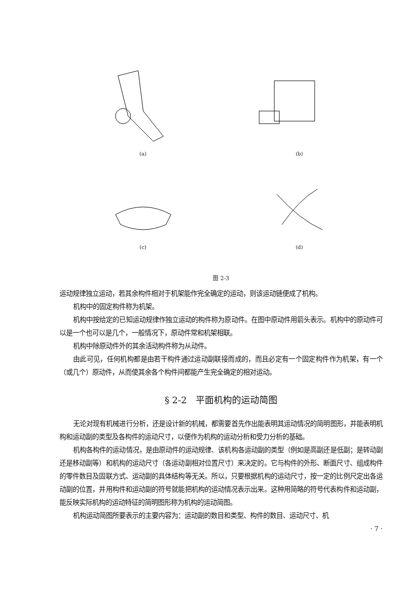(a)
(b)
(c)
(d)
图 2-3
运动规律独立运动，若其余构件相对于机架能作完全确定的运动，则该运动链便成了机构。
机构中的固定构件称为机架。
机构中按给定的已知运动规律作独立运动的构件称为原动件。在图中原动件用箭头表示。机构中的原动件可以是一个也可以是几个，一般情况下，原动件常和机架相联。
机构中除原动件外的其余活动构件称为从动件。
由此可见，任何机构都是由若干构件通过运动副联接而成的，而且必定有一个固定构件作为机架，有一个（或几个）原动件，从而使其余各个构件间都能产生完全确定的相对运动。
§ 2-2　平面机构的运动简图
无论对现有机械进行分析，还是设计新的机械，都需要首先作出能表明其运动情况的简明图形，并能表明机构和运动副的类型及各构件的运动尺寸，以便作为机构的运动分析和受力分析的基础。
机构各构件的运动情况，是由原动件的运动规律、该机构各运动副的类型（例如是高副还是低副；是转动副还是移动副等）和机构的运动尺寸（各运动副相对位置尺寸）来决定的。它与构件的外形、断面尺寸、组成构件的零件数目及固联方式、运动副的具体结构等无关。所以，只要根据机构的运动尺寸，按一定的比例尺定出各运动副的位置，并用构件和运动副的符号就能把机构的运动情况表示出来。这种用简略的符号代表构件和运动副，能反映实际机构的运动特征的简明图形称为机构的运动简图。
机构运动简图所要表示的主要内容为：运动副的数目和类型、构件的数目、运动尺寸、机
· 7 ·